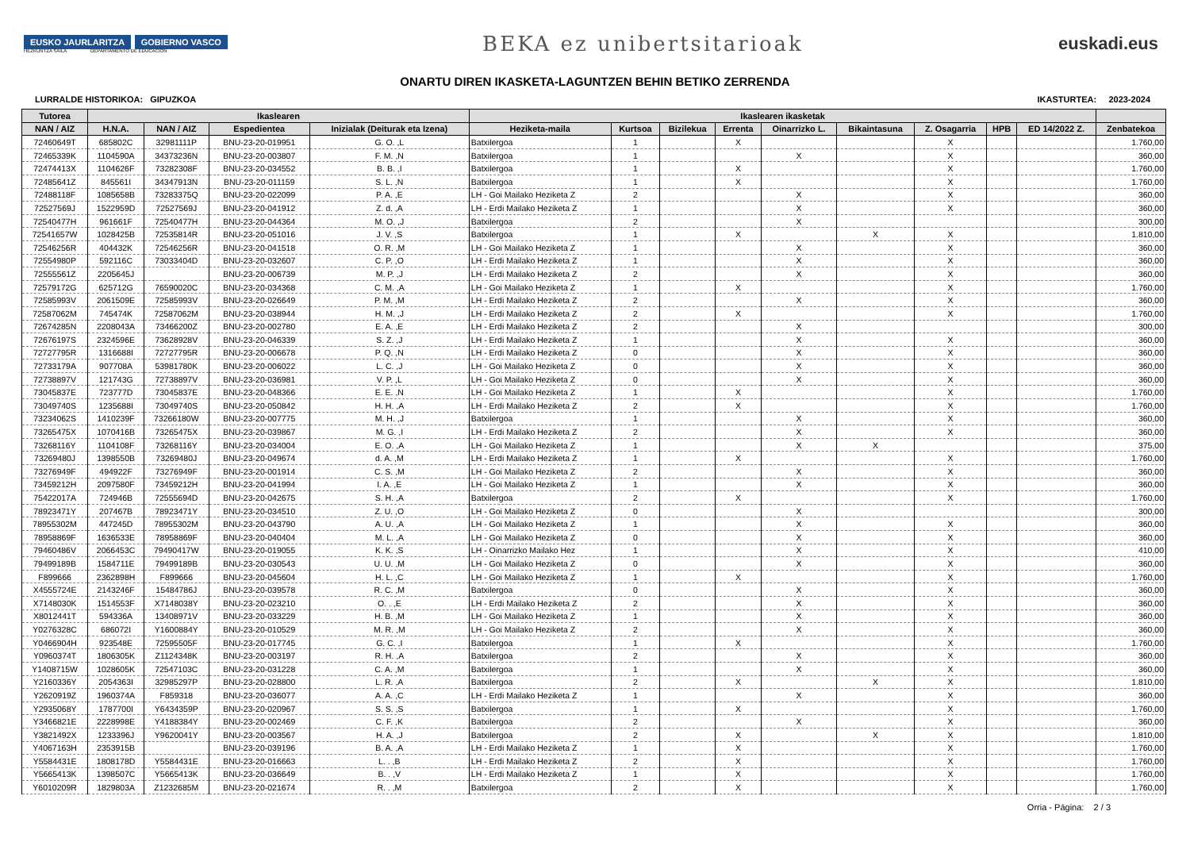EUSKO JAURLARITZA GOBIERNO VASCO
HEZKUNTZA SAILA DEPARTAMENTO DE EDUCACIÓN
BEKA ez unibertsitarioak
euskadi.eus
ONARTU DIREN IKASKETA-LAGUNTZEN BEHIN BETIKO ZERRENDA
LURRALDE HISTORIKOA: GIPUZKOA IKASTURTEA: 2023-2024
| Tutorea | Ikaslearen | | | | Ikaslearen ikasketak | | | | | | | | | |
| --- | --- | --- | --- | --- | --- | --- | --- | --- | --- | --- | --- | --- | --- | --- |
| NAN / AIZ | H.N.A. | NAN / AIZ | Espedientea | Inizialak (Deiturak eta Izena) | Heziketa-maila | Kurtsoa | Bizilekua | Errenta | Oinarrizko L. | Bikaintasuna | Z. Osagarria | HPB | ED 14/2022 Z. | Zenbatekoa |
| 72460649T | 685802C | 32981111P | BNU-23-20-019951 | G. O. ,L | Batxilergoa | 1 | | X | | | X | | | 1.760,00 |
| 72465339K | 1104590A | 34373236N | BNU-23-20-003807 | F. M. ,N | Batxilergoa | 1 | | | X | | X | | | 360,00 |
| 72474413X | 1104626F | 73282308F | BNU-23-20-034552 | B. B. ,I | Batxilergoa | 1 | | X | | | X | | | 1.760,00 |
| 72485641Z | 845561I | 34347913N | BNU-23-20-011159 | S. L. ,N | Batxilergoa | 1 | | X | | | X | | | 1.760,00 |
| 72488118F | 1085658B | 73283375Q | BNU-23-20-022099 | P. A. ,E | LH - Goi Mailako Heziketa Z | 2 | | | X | | X | | | 360,00 |
| 72527569J | 1522959D | 72527569J | BNU-23-20-041912 | Z. d. ,A | LH - Erdi Mailako Heziketa Z | 1 | | | X | | X | | | 360,00 |
| 72540477H | 961661F | 72540477H | BNU-23-20-044364 | M. O. ,J | Batxilergoa | 2 | | | X | | | | | 300,00 |
| 72541657W | 1028425B | 72535814R | BNU-23-20-051016 | J. V. ,S | Batxilergoa | 1 | | X | | X | X | | | 1.810,00 |
| 72546256R | 404432K | 72546256R | BNU-23-20-041518 | O. R. ,M | LH - Goi Mailako Heziketa Z | 1 | | | X | | X | | | 360,00 |
| 72554980P | 592116C | 73033404D | BNU-23-20-032607 | C. P. ,O | LH - Erdi Mailako Heziketa Z | 1 | | | X | | X | | | 360,00 |
| 72555561Z | 2205645J | | BNU-23-20-006739 | M. P. ,J | LH - Erdi Mailako Heziketa Z | 2 | | | X | | X | | | 360,00 |
| 72579172G | 625712G | 76590020C | BNU-23-20-034368 | C. M. ,A | LH - Goi Mailako Heziketa Z | 1 | | X | | | X | | | 1.760,00 |
| 72585993V | 2061509E | 72585993V | BNU-23-20-026649 | P. M. ,M | LH - Erdi Mailako Heziketa Z | 2 | | | X | | X | | | 360,00 |
| 72587062M | 745474K | 72587062M | BNU-23-20-038944 | H. M. ,J | LH - Erdi Mailako Heziketa Z | 2 | | X | | | X | | | 1.760,00 |
| 72674285N | 2208043A | 73466200Z | BNU-23-20-002780 | E. A. ,E | LH - Erdi Mailako Heziketa Z | 2 | | | X | | | | | 300,00 |
| 72676197S | 2324596E | 73628928V | BNU-23-20-046339 | S. Z. ,J | LH - Erdi Mailako Heziketa Z | 1 | | | X | | X | | | 360,00 |
| 72727795R | 1316688I | 72727795R | BNU-23-20-006678 | P. Q. ,N | LH - Erdi Mailako Heziketa Z | 0 | | | X | | X | | | 360,00 |
| 72733179A | 907708A | 53981780K | BNU-23-20-006022 | L. C. ,J | LH - Goi Mailako Heziketa Z | 0 | | | X | | X | | | 360,00 |
| 72738897V | 121743G | 72738897V | BNU-23-20-036981 | V. P. ,L | LH - Goi Mailako Heziketa Z | 0 | | | X | | X | | | 360,00 |
| 73045837E | 723777D | 73045837E | BNU-23-20-048366 | E. E. ,N | LH - Goi Mailako Heziketa Z | 1 | | X | | | X | | | 1.760,00 |
| 73049740S | 1235688I | 73049740S | BNU-23-20-050842 | H. H. ,A | LH - Erdi Mailako Heziketa Z | 2 | | X | | | X | | | 1.760,00 |
| 73234062S | 1410239F | 73266180W | BNU-23-20-007775 | M. H. ,J | Batxilergoa | 1 | | | X | | X | | | 360,00 |
| 73265475X | 1070416B | 73265475X | BNU-23-20-039867 | M. G. ,I | LH - Erdi Mailako Heziketa Z | 2 | | | X | | X | | | 360,00 |
| 73268116Y | 1104108F | 73268116Y | BNU-23-20-034004 | E. O. ,A | LH - Goi Mailako Heziketa Z | 1 | | | X | X | | | | 375,00 |
| 73269480J | 1398550B | 73269480J | BNU-23-20-049674 | d. A. ,M | LH - Erdi Mailako Heziketa Z | 1 | | X | | | X | | | 1.760,00 |
| 73276949F | 494922F | 73276949F | BNU-23-20-001914 | C. S. ,M | LH - Goi Mailako Heziketa Z | 2 | | | X | | X | | | 360,00 |
| 73459212H | 2097580F | 73459212H | BNU-23-20-041994 | I. A. ,E | LH - Goi Mailako Heziketa Z | 1 | | | X | | X | | | 360,00 |
| 75422017A | 724946B | 72555694D | BNU-23-20-042675 | S. H. ,A | Batxilergoa | 2 | | X | | | X | | | 1.760,00 |
| 78923471Y | 207467B | 78923471Y | BNU-23-20-034510 | Z. U. ,O | LH - Goi Mailako Heziketa Z | 0 | | | X | | | | | 300,00 |
| 78955302M | 447245D | 78955302M | BNU-23-20-043790 | A. U. ,A | LH - Goi Mailako Heziketa Z | 1 | | | X | | X | | | 360,00 |
| 78958869F | 1636533E | 78958869F | BNU-23-20-040404 | M. L. ,A | LH - Goi Mailako Heziketa Z | 0 | | | X | | X | | | 360,00 |
| 79460486V | 2066453C | 79490417W | BNU-23-20-019055 | K. K. ,S | LH - Oinarrizko Mailako Hez | 1 | | | X | | X | | | 410,00 |
| 79499189B | 1584711E | 79499189B | BNU-23-20-030543 | U. U. ,M | LH - Goi Mailako Heziketa Z | 0 | | | X | | X | | | 360,00 |
| F899666 | 2362898H | F899666 | BNU-23-20-045604 | H. L. ,C | LH - Goi Mailako Heziketa Z | 1 | | X | | | X | | | 1.760,00 |
| X4555724E | 2143246F | 15484786J | BNU-23-20-039578 | R. C. ,M | Batxilergoa | 0 | | | X | | X | | | 360,00 |
| X7148030K | 1514553F | X7148038Y | BNU-23-20-023210 | O. . ,E | LH - Erdi Mailako Heziketa Z | 2 | | | X | | X | | | 360,00 |
| X8012441T | 594336A | 13408971V | BNU-23-20-033229 | H. B. ,M | LH - Goi Mailako Heziketa Z | 1 | | | X | | X | | | 360,00 |
| Y0276328C | 686072I | Y1600884Y | BNU-23-20-010529 | M. R. ,M | LH - Goi Mailako Heziketa Z | 2 | | | X | | X | | | 360,00 |
| Y0466904H | 923548E | 72595505F | BNU-23-20-017745 | G. C. ,I | Batxilergoa | 1 | | X | | | X | | | 1.760,00 |
| Y0960374T | 1806305K | Z1124348K | BNU-23-20-003197 | R. H. ,A | Batxilergoa | 2 | | | X | | X | | | 360,00 |
| Y1408715W | 1028605K | 72547103C | BNU-23-20-031228 | C. A. ,M | Batxilergoa | 1 | | | X | | X | | | 360,00 |
| Y2160336Y | 2054363I | 32985297P | BNU-23-20-028800 | L. R. ,A | Batxilergoa | 2 | | X | | X | X | | | 1.810,00 |
| Y2620919Z | 1960374A | F859318 | BNU-23-20-036077 | A. A. ,C | LH - Erdi Mailako Heziketa Z | 1 | | | X | | X | | | 360,00 |
| Y2935068Y | 1787700I | Y6434359P | BNU-23-20-020967 | S. S. ,S | Batxilergoa | 1 | | X | | | X | | | 1.760,00 |
| Y3466821E | 2228998E | Y4188384Y | BNU-23-20-002469 | C. F. ,K | Batxilergoa | 2 | | | X | | X | | | 360,00 |
| Y3821492X | 1233396J | Y9620041Y | BNU-23-20-003567 | H. A. ,J | Batxilergoa | 2 | | X | | X | X | | | 1.810,00 |
| Y4067163H | 2353915B | | BNU-23-20-039196 | B. A. ,A | LH - Erdi Mailako Heziketa Z | 1 | | X | | | X | | | 1.760,00 |
| Y5584431E | 1808178D | Y5584431E | BNU-23-20-016663 | L. . ,B | LH - Erdi Mailako Heziketa Z | 2 | | X | | | X | | | 1.760,00 |
| Y5665413K | 1398507C | Y5665413K | BNU-23-20-036649 | B. . ,V | LH - Erdi Mailako Heziketa Z | 1 | | X | | | X | | | 1.760,00 |
| Y6010209R | 1829803A | Z1232685M | BNU-23-20-021674 | R. . ,M | Batxilergoa | 2 | | X | | | X | | | 1.760,00 |
Orria - Página: 2 / 3